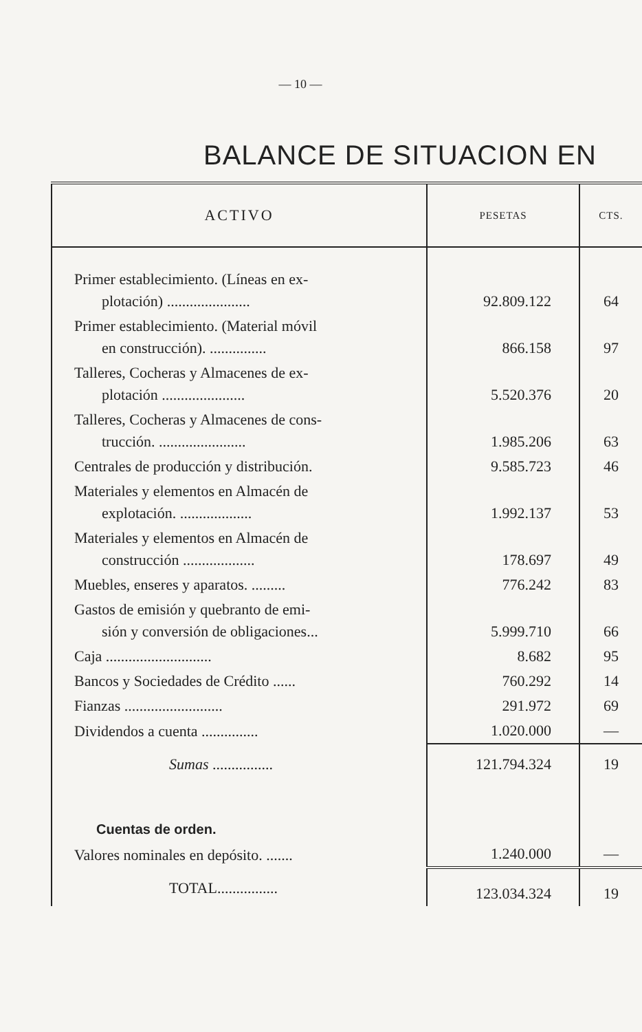— 10 —
BALANCE DE SITUACION EN
| ACTIVO | PESETAS | CTS. |
| --- | --- | --- |
| Primer establecimiento. (Líneas en ex- plotación) ...................... | 92.809.122 | 64 |
| Primer establecimiento. (Material móvil en construcción). ............... | 866.158 | 97 |
| Talleres, Cocheras y Almacenes de ex- plotación ...................... | 5.520.376 | 20 |
| Talleres, Cocheras y Almacenes de cons- trucción. ....................... | 1.985.206 | 63 |
| Centrales de producción y distribución. | 9.585.723 | 46 |
| Materiales y elementos en Almacén de explotación. ................... | 1.992.137 | 53 |
| Materiales y elementos en Almacén de construcción ................... | 178.697 | 49 |
| Muebles, enseres y aparatos. ......... | 776.242 | 83 |
| Gastos de emisión y quebranto de emi- sión y conversión de obligaciones... | 5.999.710 | 66 |
| Caja ............................ | 8.682 | 95 |
| Bancos y Sociedades de Crédito ...... | 760.292 | 14 |
| Fianzas .......................... | 291.972 | 69 |
| Dividendos a cuenta ............... | 1.020.000 | — |
| Sumas ................ | 121.794.324 | 19 |
| Cuentas de orden. | | |
| Valores nominales en depósito. ....... | 1.240.000 | — |
| TOTAL................ | 123.034.324 | 19 |